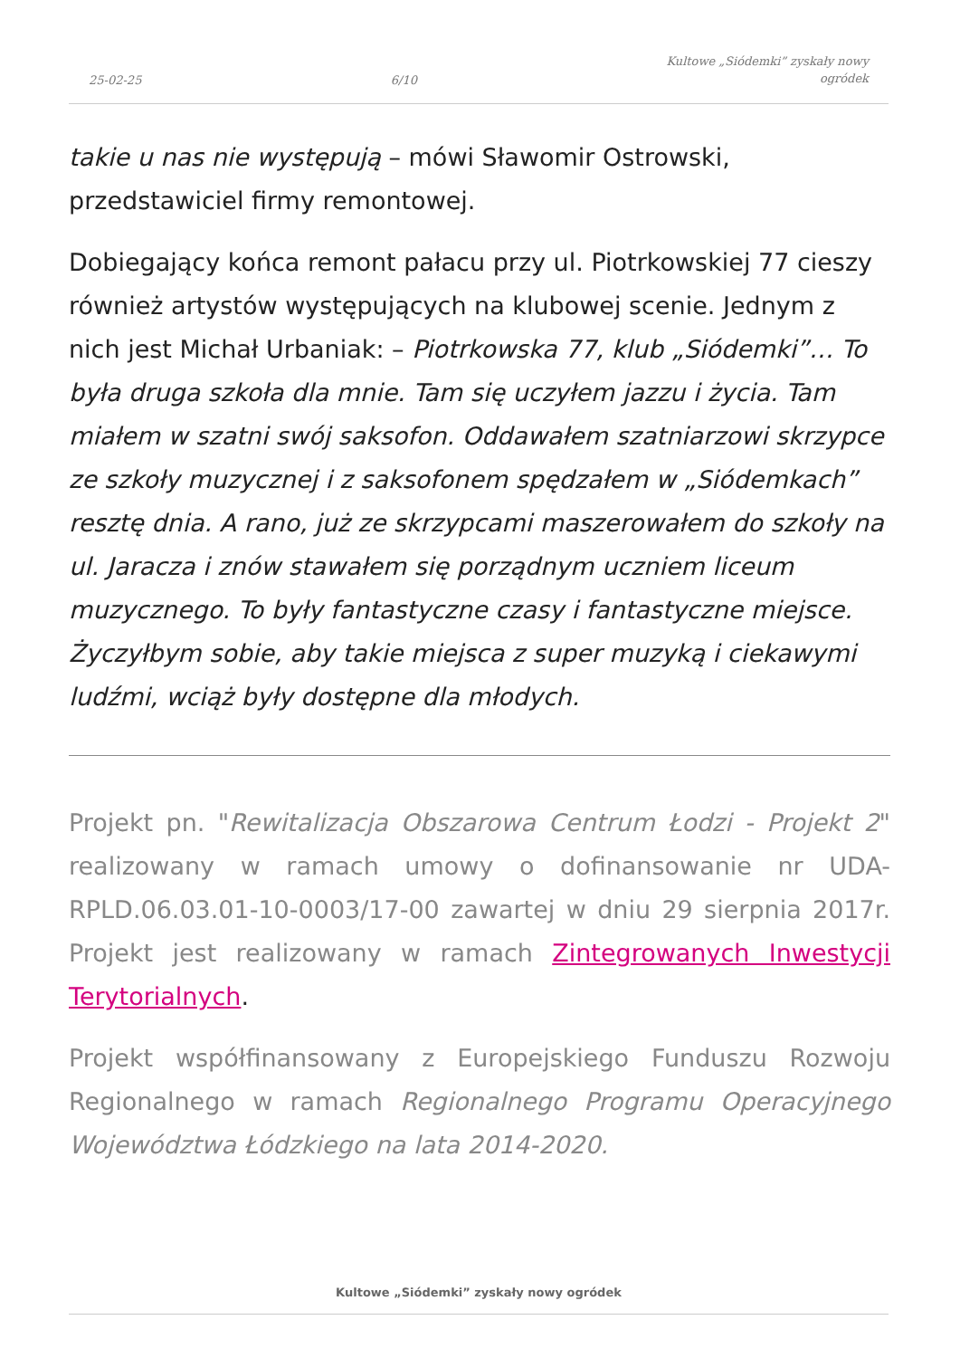25-02-25 6/10 Kultowe „Siódemki” zyskały nowy
ogródek
takie u nas nie występują – mówi Sławomir Ostrowski, przedstawiciel firmy remontowej.
Dobiegający końca remont pałacu przy ul. Piotrkowskiej 77 cieszy również artystów występujących na klubowej scenie. Jednym z nich jest Michał Urbaniak: – Piotrkowska 77, klub „Siódemki”… To była druga szkoła dla mnie. Tam się uczyłem jazzu i życia. Tam miałem w szatni swój saksofon. Oddawałem szatniarzowi skrzypce ze szkoły muzycznej i z saksofonem spędzałem w „Siódemkach” resztę dnia. A rano, już ze skrzypcami maszerowałem do szkoły na ul. Jaracza i znów stawałem się porządnym uczniem liceum muzycznego. To były fantastyczne czasy i fantastyczne miejsce. Życzyłbym sobie, aby takie miejsca z super muzyką i ciekawymi ludźmi, wciąż były dostępne dla młodych.
Projekt pn. "Rewitalizacja Obszarowa Centrum Łodzi - Projekt 2" realizowany w ramach umowy o dofinansowanie nr UDA-RPLD.06.03.01-10-0003/17-00 zawartej w dniu 29 sierpnia 2017r. Projekt jest realizowany w ramach Zintegrowanych Inwestycji Terytorialnych.
Projekt współfinansowany z Europejskiego Funduszu Rozwoju Regionalnego w ramach Regionalnego Programu Operacyjnego Województwa Łódzkiego na lata 2014-2020.
Kultowe „Siódemki” zyskały nowy ogródek